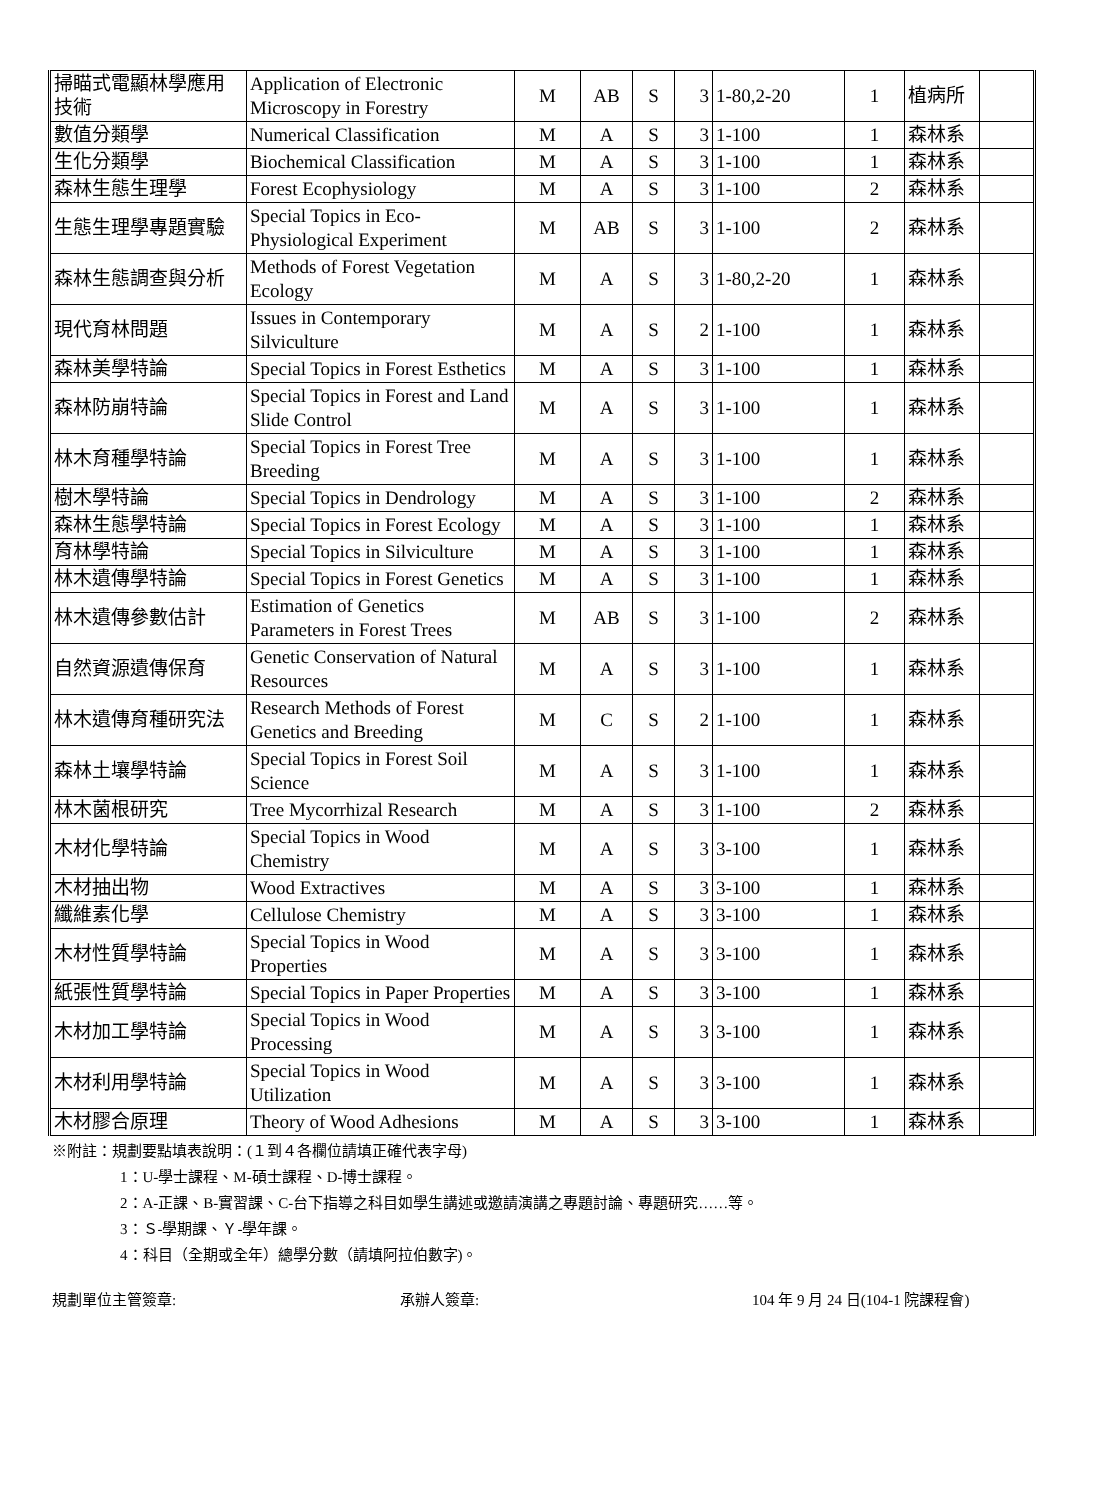| 掃瞄式電顯林學應用技術 | Application of Electronic Microscopy in Forestry | M | AB | S | 3 | 1-80,2-20 | 1 | 植病所 | |
| 數值分類學 | Numerical Classification | M | A | S | 3 | 1-100 | 1 | 森林系 | |
| 生化分類學 | Biochemical Classification | M | A | S | 3 | 1-100 | 1 | 森林系 | |
| 森林生態生理學 | Forest Ecophysiology | M | A | S | 3 | 1-100 | 2 | 森林系 | |
| 生態生理學專題實驗 | Special Topics in Eco-Physiological Experiment | M | AB | S | 3 | 1-100 | 2 | 森林系 | |
| 森林生態調查與分析 | Methods of Forest Vegetation Ecology | M | A | S | 3 | 1-80,2-20 | 1 | 森林系 | |
| 現代育林問題 | Issues in Contemporary Silviculture | M | A | S | 2 | 1-100 | 1 | 森林系 | |
| 森林美學特論 | Special Topics in Forest Esthetics | M | A | S | 3 | 1-100 | 1 | 森林系 | |
| 森林防崩特論 | Special Topics in Forest and Land Slide Control | M | A | S | 3 | 1-100 | 1 | 森林系 | |
| 林木育種學特論 | Special Topics in Forest Tree Breeding | M | A | S | 3 | 1-100 | 1 | 森林系 | |
| 樹木學特論 | Special Topics in Dendrology | M | A | S | 3 | 1-100 | 2 | 森林系 | |
| 森林生態學特論 | Special Topics in Forest Ecology | M | A | S | 3 | 1-100 | 1 | 森林系 | |
| 育林學特論 | Special Topics in Silviculture | M | A | S | 3 | 1-100 | 1 | 森林系 | |
| 林木遺傳學特論 | Special Topics in Forest Genetics | M | A | S | 3 | 1-100 | 1 | 森林系 | |
| 林木遺傳參數估計 | Estimation of Genetics Parameters in Forest Trees | M | AB | S | 3 | 1-100 | 2 | 森林系 | |
| 自然資源遺傳保育 | Genetic Conservation of Natural Resources | M | A | S | 3 | 1-100 | 1 | 森林系 | |
| 林木遺傳育種研究法 | Research Methods of Forest Genetics and Breeding | M | C | S | 2 | 1-100 | 1 | 森林系 | |
| 森林土壤學特論 | Special Topics in Forest Soil Science | M | A | S | 3 | 1-100 | 1 | 森林系 | |
| 林木菌根研究 | Tree Mycorrhizal Research | M | A | S | 3 | 1-100 | 2 | 森林系 | |
| 木材化學特論 | Special Topics in Wood Chemistry | M | A | S | 3 | 3-100 | 1 | 森林系 | |
| 木材抽出物 | Wood Extractives | M | A | S | 3 | 3-100 | 1 | 森林系 | |
| 纖維素化學 | Cellulose Chemistry | M | A | S | 3 | 3-100 | 1 | 森林系 | |
| 木材性質學特論 | Special Topics in Wood Properties | M | A | S | 3 | 3-100 | 1 | 森林系 | |
| 紙張性質學特論 | Special Topics in Paper Properties | M | A | S | 3 | 3-100 | 1 | 森林系 | |
| 木材加工學特論 | Special Topics in Wood Processing | M | A | S | 3 | 3-100 | 1 | 森林系 | |
| 木材利用學特論 | Special Topics in Wood Utilization | M | A | S | 3 | 3-100 | 1 | 森林系 | |
| 木材膠合原理 | Theory of Wood Adhesions | M | A | S | 3 | 3-100 | 1 | 森林系 | |
※附註：規劃要點填表說明：(１到４各欄位請填正確代表字母)
1：U-學士課程、M-碩士課程、D-博士課程。
2：A-正課、B-實習課、C-台下指導之科目如學生講述或邀請演講之專題討論、專題研究……等。
3：Ｓ-學期課、Ｙ-學年課。
4：科目（全期或全年）總學分數（請填阿拉伯數字)。
規劃單位主管簽章: 承辦人簽章: 104 年 9 月 24 日(104-1 院課程會)